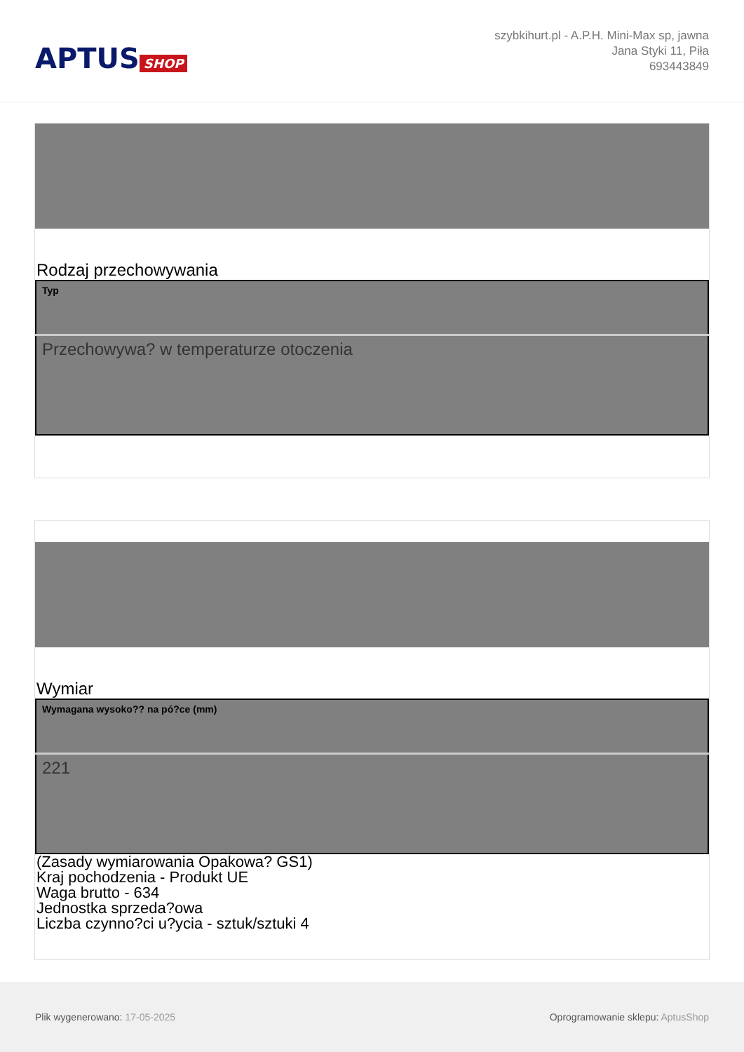APTUS SHOP
szybkihurt.pl - A.P.H. Mini-Max sp, jawna
Jana Styki 11, Piła
693443849
Rodzaj przechowywania
| Typ |
| --- |
| Przechowywa? w temperaturze otoczenia |
Wymiar
| Wymagana wysoko?? na pó?ce (mm) |
| --- |
| 221 |
(Zasady wymiarowania Opakowa? GS1)
Kraj pochodzenia - Produkt UE
Waga brutto - 634
Jednostka sprzeda?owa
Liczba czynno?ci u?ycia - sztuk/sztuki 4
Plik wygenerowano: 17-05-2025
Oprogramowanie sklepu: AptusShop